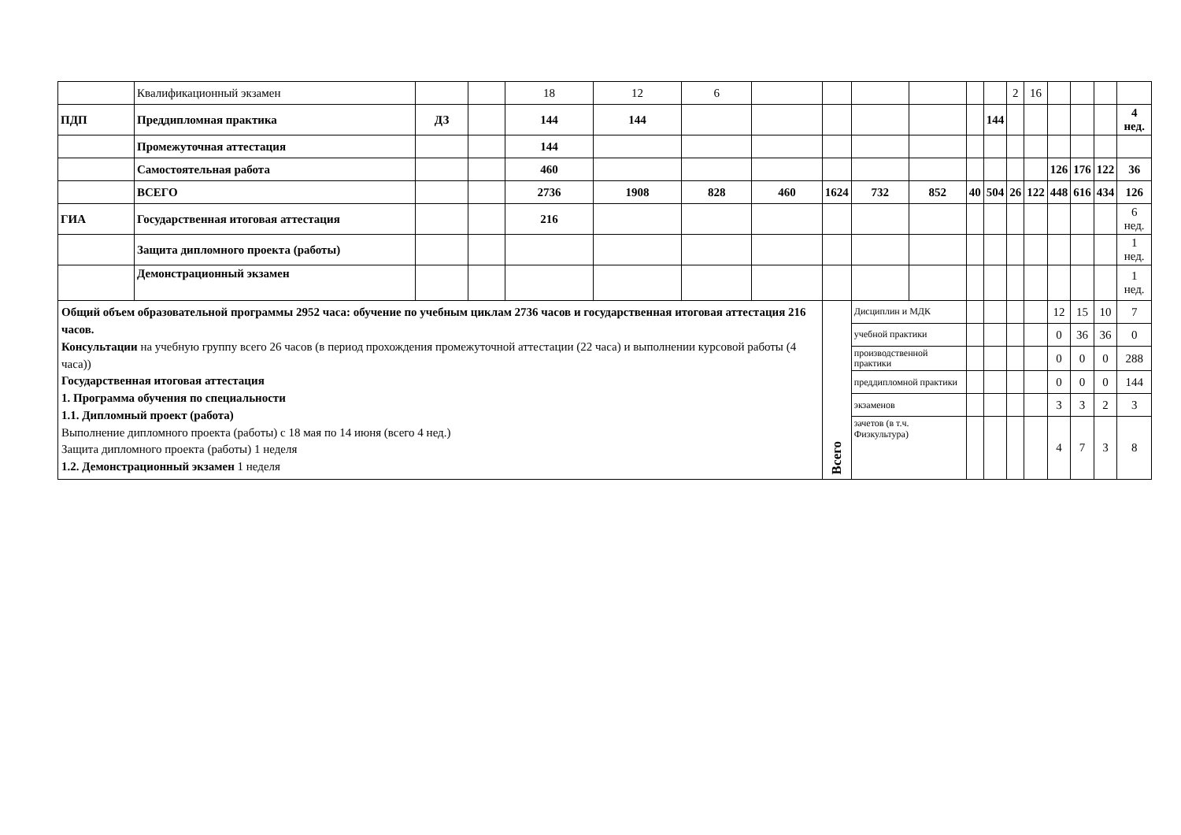| | Квалификационный экзамен | | | 18 | 12 | 6 | | | | | | | 2 | 16 | | | | |
| ПДП | Преддипломная практика | ДЗ | | 144 | 144 | | | | | | | 144 | | | | | | 4 нед. |
| | Промежуточная аттестация | | | 144 | | | | | | | | | | | | | | |
| | Самостоятельная работа | | | 460 | | | | | | | | | | | 126 | 176 | 122 | 36 |
| | ВСЕГО | | | 2736 | 1908 | 828 | 460 | 1624 | 732 | 852 | 40 | 504 | 26 | 122 | 448 | 616 | 434 | 126 |
| ГИА | Государственная итоговая аттестация | | | 216 | | | | | | | | | | | | | | 6 нед. |
| | Защита дипломного проекта (работы) | | | | | | | | | | | | | | | | | 1 нед. |
| | Демонстрационный экзамен | | | | | | | | | | | | | | | | | 1 нед. |
| Общий объем образовательной программы 2952 часа: обучение по учебным циклам 2736 часов и государственная итоговая аттестация 216 часов. Консультации на учебную группу всего 26 часов (в период прохождения промежуточной аттестации (22 часа) и выполнении курсовой работы (4 часа)) Государственная итоговая аттестация 1. Программа обучения по специальности 1.1. Дипломный проект (работа) Выполнение дипломного проекта (работы) с 18 мая по 14 июня (всего 4 нед.) Защита дипломного проекта (работы) 1 неделя 1.2. Демонстрационный экзамен 1 неделя | | | | | | | | Всего | Дисциплин и МДК | | | | | | 12 | 15 | 10 | 7 |
| | | | | | | | | | учебной практики | | | | | | 0 | 36 | 36 | 0 |
| | | | | | | | | | производственной практики | | | | | | 0 | 0 | 0 | 288 |
| | | | | | | | | | преддипломной практики | | | | | | 0 | 0 | 0 | 144 |
| | | | | | | | | | экзаменов | | | | | | 3 | 3 | 2 | 3 |
| | | | | | | | | | зачетов (в т.ч. Физкультура) | | | | | | 4 | 7 | 3 | 8 |